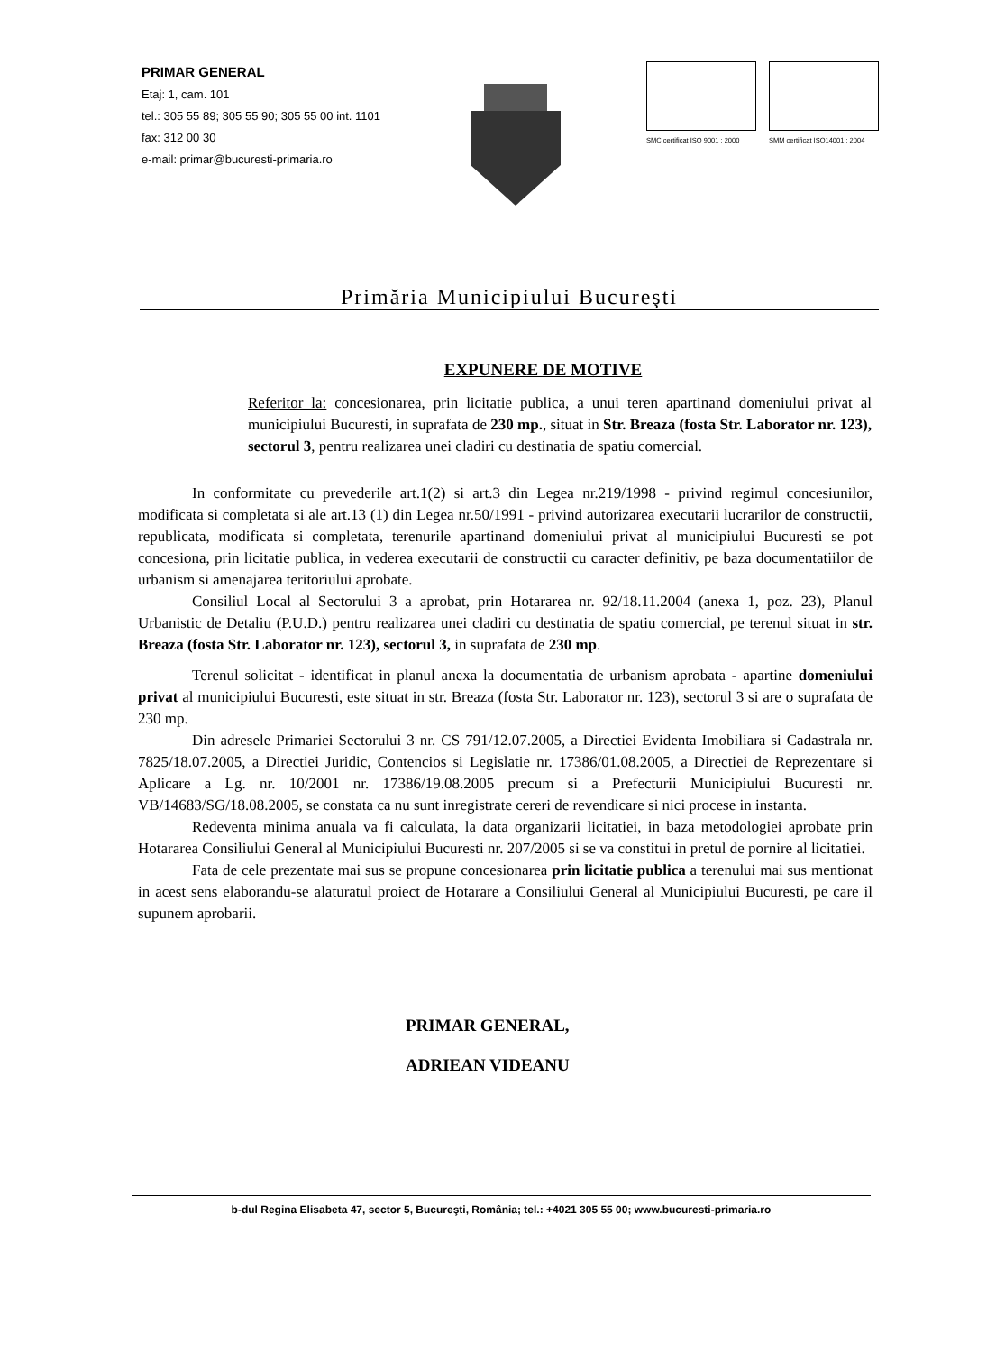PRIMAR GENERAL
Etaj: 1, cam. 101
tel.: 305 55 89; 305 55 90; 305 55 00 int. 1101
fax: 312 00 30
e-mail: primar@bucuresti-primaria.ro
SMC certificat ISO 9001 : 2000 SMM certificat ISO14001 : 2004
Primăria Municipiului Bucureşti
EXPUNERE DE MOTIVE
Referitor la: concesionarea, prin licitatie publica, a unui teren apartinand domeniului privat al municipiului Bucuresti, in suprafata de 230 mp., situat in Str. Breaza (fosta Str. Laborator nr. 123), sectorul 3, pentru realizarea unei cladiri cu destinatia de spatiu comercial.
In conformitate cu prevederile art.1(2) si art.3 din Legea nr.219/1998 - privind regimul concesiunilor, modificata si completata si ale art.13 (1) din Legea nr.50/1991 - privind autorizarea executarii lucrarilor de constructii, republicata, modificata si completata, terenurile apartinand domeniului privat al municipiului Bucuresti se pot concesiona, prin licitatie publica, in vederea executarii de constructii cu caracter definitiv, pe baza documentatiilor de urbanism si amenajarea teritoriului aprobate.
Consiliul Local al Sectorului 3 a aprobat, prin Hotararea nr. 92/18.11.2004 (anexa 1, poz. 23), Planul Urbanistic de Detaliu (P.U.D.) pentru realizarea unei cladiri cu destinatia de spatiu comercial, pe terenul situat in str. Breaza (fosta Str. Laborator nr. 123), sectorul 3, in suprafata de 230 mp.
Terenul solicitat - identificat in planul anexa la documentatia de urbanism aprobata - apartine domeniului privat al municipiului Bucuresti, este situat in str. Breaza (fosta Str. Laborator nr. 123), sectorul 3 si are o suprafata de 230 mp.
Din adresele Primariei Sectorului 3 nr. CS 791/12.07.2005, a Directiei Evidenta Imobiliara si Cadastrala nr. 7825/18.07.2005, a Directiei Juridic, Contencios si Legislatie nr. 17386/01.08.2005, a Directiei de Reprezentare si Aplicare a Lg. nr. 10/2001 nr. 17386/19.08.2005 precum si a Prefecturii Municipiului Bucuresti nr. VB/14683/SG/18.08.2005, se constata ca nu sunt inregistrate cereri de revendicare si nici procese in instanta.
Redeventa minima anuala va fi calculata, la data organizarii licitatiei, in baza metodologiei aprobate prin Hotararea Consiliului General al Municipiului Bucuresti nr. 207/2005 si se va constitui in pretul de pornire al licitatiei.
Fata de cele prezentate mai sus se propune concesionarea prin licitatie publica a terenului mai sus mentionat in acest sens elaborandu-se alaturatul proiect de Hotarare a Consiliului General al Municipiului Bucuresti, pe care il supunem aprobarii.
PRIMAR GENERAL,
ADRIEAN VIDEANU
b-dul Regina Elisabeta 47, sector 5, Bucureşti, România; tel.: +4021 305 55 00; www.bucuresti-primaria.ro